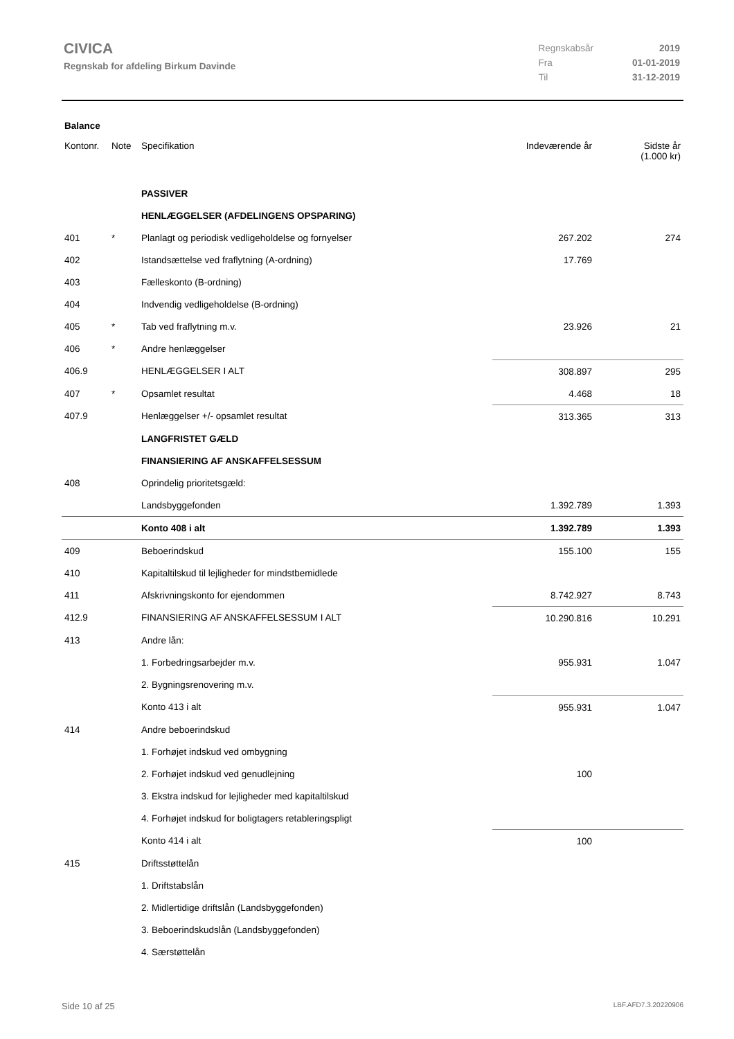CIVICA
Regnskab for afdeling Birkum Davinde
| Regnskabsår | 2019 |
| Fra | 01-01-2019 |
| Til | 31-12-2019 |
Balance
| Kontonr. | Note | Specifikation | Indeværende år | Sidste år (1.000 kr) |
| --- | --- | --- | --- | --- |
| | | PASSIVER | | |
| | | HENLÆGGELSER (AFDELINGENS OPSPARING) | | |
| 401 | * | Planlagt og periodisk vedligeholdelse og fornyelser | 267.202 | 274 |
| 402 | | Istandsættelse ved fraflytning (A-ordning) | 17.769 | |
| 403 | | Fælleskonto (B-ordning) | | |
| 404 | | Indvendig vedligeholdelse (B-ordning) | | |
| 405 | * | Tab ved fraflytning m.v. | 23.926 | 21 |
| 406 | * | Andre henlæggelser | | |
| 406.9 | | HENLÆGGELSER I ALT | 308.897 | 295 |
| 407 | * | Opsamlet resultat | 4.468 | 18 |
| 407.9 | | Henlæggelser +/- opsamlet resultat | 313.365 | 313 |
| | | LANGFRISTET GÆLD | | |
| | | FINANSIERING AF ANSKAFFELSESSUM | | |
| 408 | | Oprindelig prioritetsgæld: | | |
| | | Landsbyggefonden | 1.392.789 | 1.393 |
| | | Konto 408 i alt | 1.392.789 | 1.393 |
| 409 | | Beboerindskud | 155.100 | 155 |
| 410 | | Kapitaltilskud til lejligheder for mindstbemidlede | | |
| 411 | | Afskrivningskonto for ejendommen | 8.742.927 | 8.743 |
| 412.9 | | FINANSIERING AF ANSKAFFELSESSUM I ALT | 10.290.816 | 10.291 |
| 413 | | Andre lån: | | |
| | | 1. Forbedringsarbejder m.v. | 955.931 | 1.047 |
| | | 2. Bygningsrenovering m.v. | | |
| | | Konto 413 i alt | 955.931 | 1.047 |
| 414 | | Andre beboerindskud | | |
| | | 1. Forhøjet indskud ved ombygning | | |
| | | 2. Forhøjet indskud ved genudlejning | 100 | |
| | | 3. Ekstra indskud for lejligheder med kapitaltilskud | | |
| | | 4. Forhøjet indskud for boligtagers retableringspligt | | |
| | | Konto 414 i alt | 100 | |
| 415 | | Driftsstøttelån | | |
| | | 1. Driftstabslån | | |
| | | 2. Midlertidige driftslån (Landsbyggefonden) | | |
| | | 3. Beboerindskudslån (Landsbyggefonden) | | |
| | | 4. Særstøttelån | | |
Side 10 af 25 LBF.AFD7.3.20220906